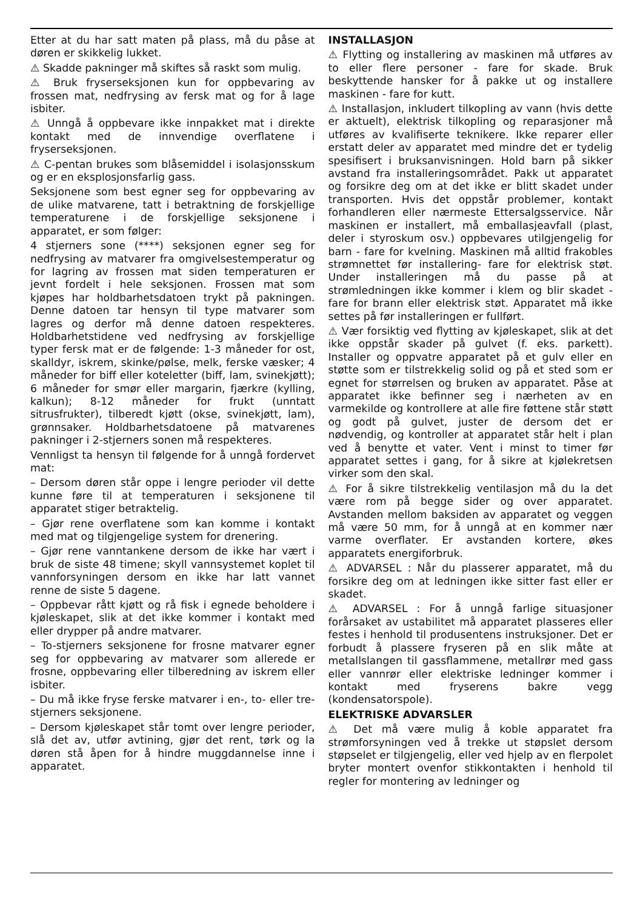Etter at du har satt maten på plass, må du påse at døren er skikkelig lukket.
⚠ Skadde pakninger må skiftes så raskt som mulig.
⚠ Bruk fryserseksjonen kun for oppbevaring av frossen mat, nedfrysing av fersk mat og for å lage isbiter.
⚠ Unngå å oppbevare ikke innpakket mat i direkte kontakt med de innvendige overflatene i fryserseksjonen.
⚠ C-pentan brukes som blåsemiddel i isolasjonsskum og er en eksplosjonsfarlig gass.
Seksjonene som best egner seg for oppbevaring av de ulike matvarene, tatt i betraktning de forskjellige temperaturene i de forskjellige seksjonene i apparatet, er som følger:
4 stjerners sone (****) seksjonen egner seg for nedfrysing av matvarer fra omgivelsestemperatur og for lagring av frossen mat siden temperaturen er jevnt fordelt i hele seksjonen. Frossen mat som kjøpes har holdbarhetsdatoen trykt på pakningen. Denne datoen tar hensyn til type matvarer som lagres og derfor må denne datoen respekteres. Holdbarhetstidene ved nedfrysing av forskjellige typer fersk mat er de følgende: 1-3 måneder for ost, skalldyr, iskrem, skinke/pølse, melk, ferske væsker; 4 måneder for biff eller koteletter (biff, lam, svinekjøtt); 6 måneder for smør eller margarin, fjærkre (kylling, kalkun); 8-12 måneder for frukt (unntatt sitrusfrukter), tilberedt kjøtt (okse, svinekjøtt, lam), grønnsaker. Holdbarhetsdatoene på matvarenes pakninger i 2-stjerners sonen må respekteres.
Vennligst ta hensyn til følgende for å unngå fordervet mat:
– Dersom døren står oppe i lengre perioder vil dette kunne føre til at temperaturen i seksjonene til apparatet stiger betraktelig.
– Gjør rene overflatene som kan komme i kontakt med mat og tilgjengelige system for drenering.
– Gjør rene vanntankene dersom de ikke har vært i bruk de siste 48 timene; skyll vannsystemet koplet til vannforsyningen dersom en ikke har latt vannet renne de siste 5 dagene.
– Oppbevar rått kjøtt og rå fisk i egnede beholdere i kjøleskapet, slik at det ikke kommer i kontakt med eller drypper på andre matvarer.
– To-stjerners seksjonene for frosne matvarer egner seg for oppbevaring av matvarer som allerede er frosne, oppbevaring eller tilberedning av iskrem eller isbiter.
– Du må ikke fryse ferske matvarer i en-, to- eller tre-stjerners seksjonene.
– Dersom kjøleskapet står tomt over lengre perioder, slå det av, utfør avtining, gjør det rent, tørk og la døren stå åpen for å hindre muggdannelse inne i apparatet.
INSTALLASJON
⚠ Flytting og installering av maskinen må utføres av to eller flere personer - fare for skade. Bruk beskyttende hansker for å pakke ut og installere maskinen - fare for kutt.
⚠ Installasjon, inkludert tilkopling av vann (hvis dette er aktuelt), elektrisk tilkopling og reparasjoner må utføres av kvalifiserte teknikere. Ikke reparer eller erstatt deler av apparatet med mindre det er tydelig spesifisert i bruksanvisningen. Hold barn på sikker avstand fra installeringsområdet. Pakk ut apparatet og forsikre deg om at det ikke er blitt skadet under transporten. Hvis det oppstår problemer, kontakt forhandleren eller nærmeste Ettersalgsservice. Når maskinen er installert, må emballasjeavfall (plast, deler i styroskum osv.) oppbevares utilgjengelig for barn - fare for kvelning. Maskinen må alltid frakobles strømnettet før installering- fare for elektrisk støt. Under installeringen må du passe på at strømledningen ikke kommer i klem og blir skadet - fare for brann eller elektrisk støt. Apparatet må ikke settes på før installeringen er fullført.
⚠ Vær forsiktig ved flytting av kjøleskapet, slik at det ikke oppstår skader på gulvet (f. eks. parkett). Installer og oppvatre apparatet på et gulv eller en støtte som er tilstrekkelig solid og på et sted som er egnet for størrelsen og bruken av apparatet. Påse at apparatet ikke befinner seg i nærheten av en varmekilde og kontrollere at alle fire føttene står støtt og godt på gulvet, juster de dersom det er nødvendig, og kontroller at apparatet står helt i plan ved å benytte et vater. Vent i minst to timer før apparatet settes i gang, for å sikre at kjølekretsen virker som den skal.
⚠ For å sikre tilstrekkelig ventilasjon må du la det være rom på begge sider og over apparatet. Avstanden mellom baksiden av apparatet og veggen må være 50 mm, for å unngå at en kommer nær varme overflater. Er avstanden kortere, økes apparatets energiforbruk.
⚠ ADVARSEL : Når du plasserer apparatet, må du forsikre deg om at ledningen ikke sitter fast eller er skadet.
⚠ ADVARSEL : For å unngå farlige situasjoner forårsaket av ustabilitet må apparatet plasseres eller festes i henhold til produsentens instruksjoner. Det er forbudt å plassere fryseren på en slik måte at metallslangen til gassflammene, metallrør med gass eller vannrør eller elektriske ledninger kommer i kontakt med fryserens bakre vegg (kondensatorspole).
ELEKTRISKE ADVARSLER
⚠ Det må være mulig å koble apparatet fra strømforsyningen ved å trekke ut støpslet dersom støpselet er tilgjengelig, eller ved hjelp av en flerpolet bryter montert ovenfor stikkontakten i henhold til regler for montering av ledninger og